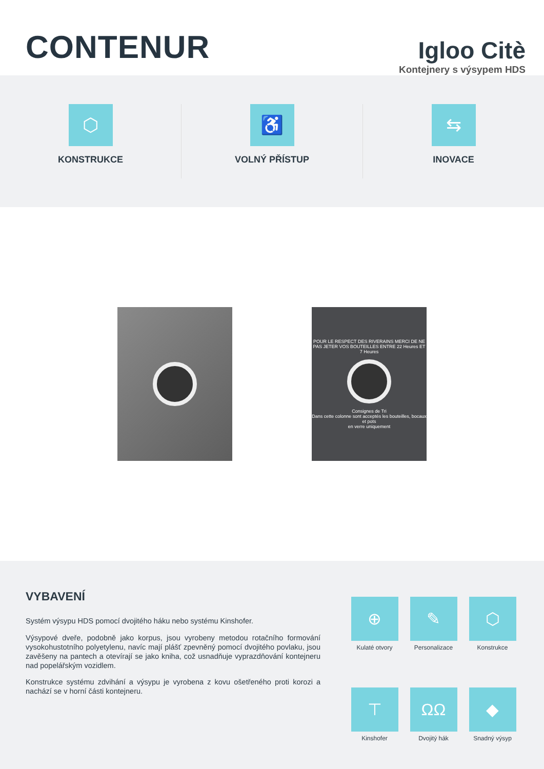CONTENUR
Igloo Citè
Kontejnery s výsypem HDS
⬡
KONSTRUKCE
♿
VOLNÝ PŘÍSTUP
⇆
INOVACE
POUR LE RESPECT DES RIVERAINS MERCI DE NE PAS JETER VOS BOUTEILLES ENTRE 22 Heures ET 7 Heures
Consignes de Tri
Dans cette colonne sont acceptés les bouteilles, bocaux et pots
en verre uniquement
VYBAVENÍ
Systém výsypu HDS pomocí dvojitého háku nebo systému Kinshofer.
Výsypové dveře, podobně jako korpus, jsou vyrobeny metodou rotačního formování vysokohustotního polyetylenu, navíc mají plášť zpevněný pomocí dvojitého povlaku, jsou zavěšeny na pantech a otevírají se jako kniha, což usnadňuje vyprazdňování kontejneru nad popelářským vozidlem.
Konstrukce systému zdvihání a výsypu je vyrobena z kovu ošetřeného proti korozi a nachází se v horní části kontejneru.
⊕
Kulaté otvory
✎
Personalizace
⬡
Konstrukce
⊤
Kinshofer
ΩΩ
Dvojitý hák
◆
Snadný výsyp